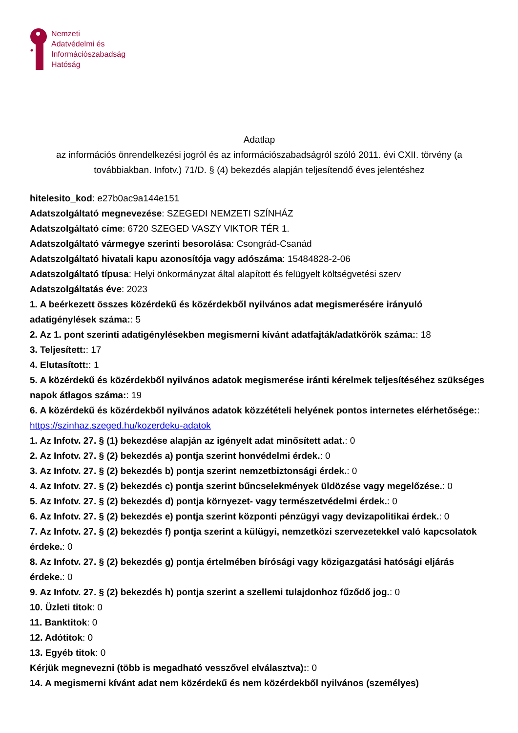Nemzeti
Adatvédelmi és
Információszabadság
Hatóság
Adatlap
az információs önrendelkezési jogról és az információszabadságról szóló 2011. évi CXII. törvény (a továbbiakban. Infotv.) 71/D. § (4) bekezdés alapján teljesítendő éves jelentéshez
hitelesito_kod: e27b0ac9a144e151
Adatszolgáltató megnevezése: SZEGEDI NEMZETI SZÍNHÁZ
Adatszolgáltató címe: 6720 SZEGED VASZY VIKTOR TÉR 1.
Adatszolgáltató vármegye szerinti besorolása: Csongrád-Csanád
Adatszolgáltató hivatali kapu azonosítója vagy adószáma: 15484828-2-06
Adatszolgáltató típusa: Helyi önkormányzat által alapított és felügyelt költségvetési szerv
Adatszolgáltatás éve: 2023
1. A beérkezett összes közérdekű és közérdekből nyilvános adat megismerésére irányuló adatigénylések száma:: 5
2. Az 1. pont szerinti adatigénylésekben megismerni kívánt adatfajták/adatkörök száma:: 18
3. Teljesített:: 17
4. Elutasított:: 1
5. A közérdekű és közérdekből nyilvános adatok megismerése iránti kérelmek teljesítéséhez szükséges napok átlagos száma:: 19
6. A közérdekű és közérdekből nyilvános adatok közzétételi helyének pontos internetes elérhetősége:: https://szinhaz.szeged.hu/kozerdeku-adatok
1. Az Infotv. 27. § (1) bekezdése alapján az igényelt adat minősített adat.: 0
2. Az Infotv. 27. § (2) bekezdés a) pontja szerint honvédelmi érdek.: 0
3. Az Infotv. 27. § (2) bekezdés b) pontja szerint nemzetbiztonsági érdek.: 0
4. Az Infotv. 27. § (2) bekezdés c) pontja szerint bűncselekmények üldözése vagy megelőzése.: 0
5. Az Infotv. 27. § (2) bekezdés d) pontja környezet- vagy természetvédelmi érdek.: 0
6. Az Infotv. 27. § (2) bekezdés e) pontja szerint központi pénzügyi vagy devizapolitikai érdek.: 0
7. Az Infotv. 27. § (2) bekezdés f) pontja szerint a külügyi, nemzetközi szervezetekkel való kapcsolatok érdeke.: 0
8. Az Infotv. 27. § (2) bekezdés g) pontja értelmében bírósági vagy közigazgatási hatósági eljárás érdeke.: 0
9. Az Infotv. 27. § (2) bekezdés h) pontja szerint a szellemi tulajdonhoz fűződő jog.: 0
10. Üzleti titok: 0
11. Banktitok: 0
12. Adótitok: 0
13. Egyéb titok: 0
Kérjük megnevezni (több is megadható vesszővel elválasztva):: 0
14. A megismerni kívánt adat nem közérdekű és nem közérdekből nyilvános (személyes)